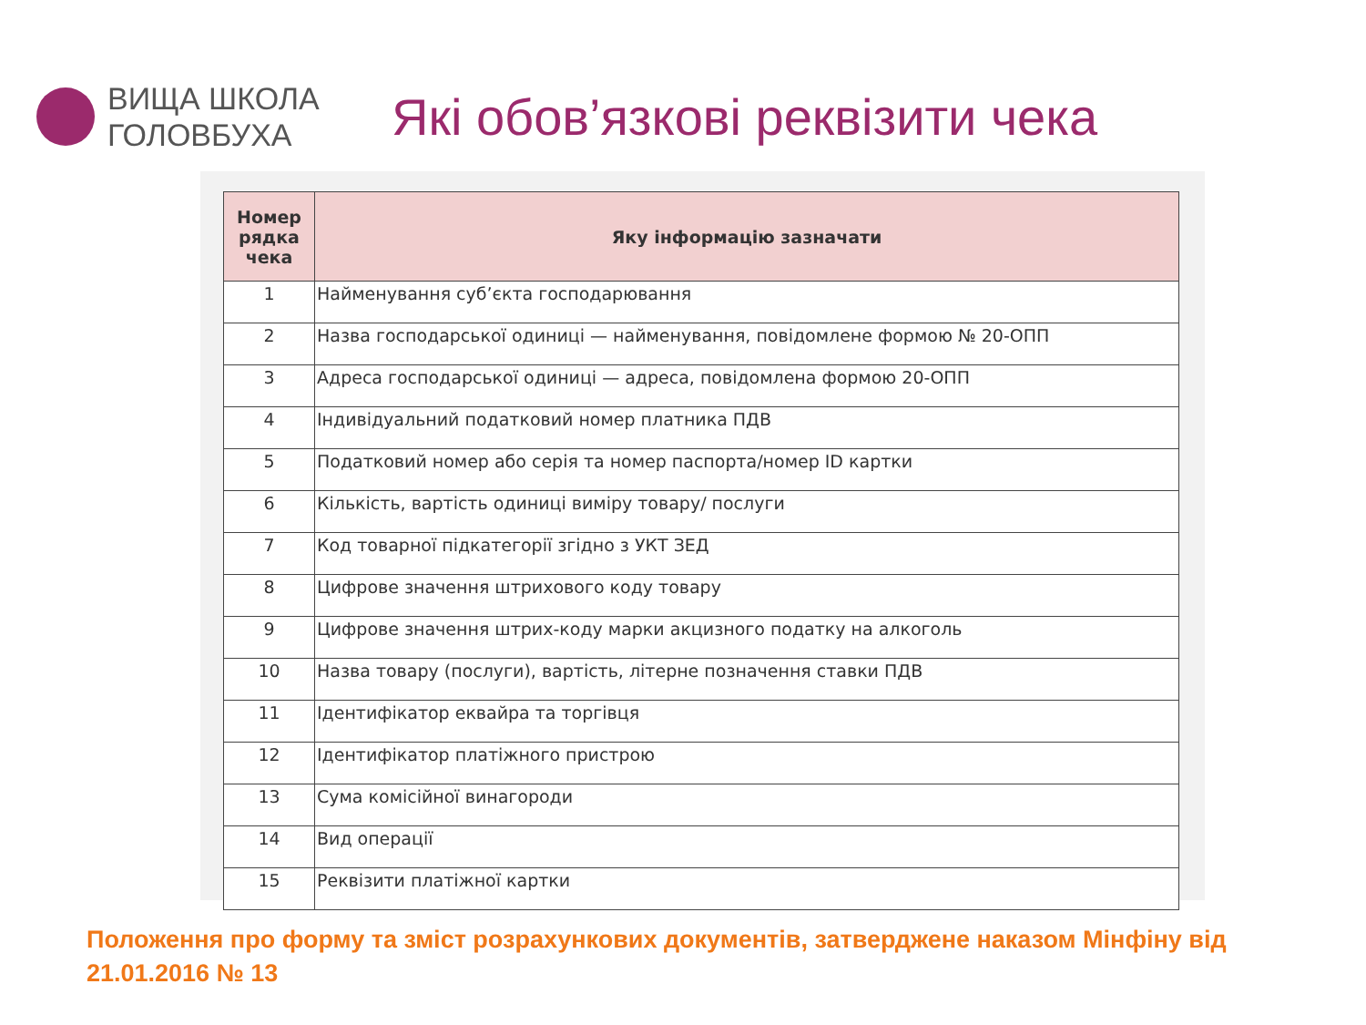ВИЩА ШКОЛА
ГОЛОВБУХА
Які обов’язкові реквізити чека
| Номер рядка чека | Яку інформацію зазначати |
| --- | --- |
| 1 | Найменування суб’єкта господарювання |
| 2 | Назва господарської одиниці — найменування, повідомлене формою № 20-ОПП |
| 3 | Адреса господарської одиниці — адреса, повідомлена формою 20-ОПП |
| 4 | Індивідуальний податковий номер платника ПДВ |
| 5 | Податковий номер або серія та номер паспорта/номер ID картки |
| 6 | Кількість, вартість одиниці виміру товару/ послуги |
| 7 | Код товарної підкатегорії згідно з УКТ ЗЕД |
| 8 | Цифрове значення штрихового коду товару |
| 9 | Цифрове значення штрих-коду марки акцизного податку на алкоголь |
| 10 | Назва товару (послуги), вартість, літерне позначення ставки ПДВ |
| 11 | Ідентифікатор еквайра та торгівця |
| 12 | Ідентифікатор платіжного пристрою |
| 13 | Сума комісійної винагороди |
| 14 | Вид операції |
| 15 | Реквізити платіжної картки |
Положення про форму та зміст розрахункових документів, затверджене наказом Мінфіну від 21.01.2016 № 13